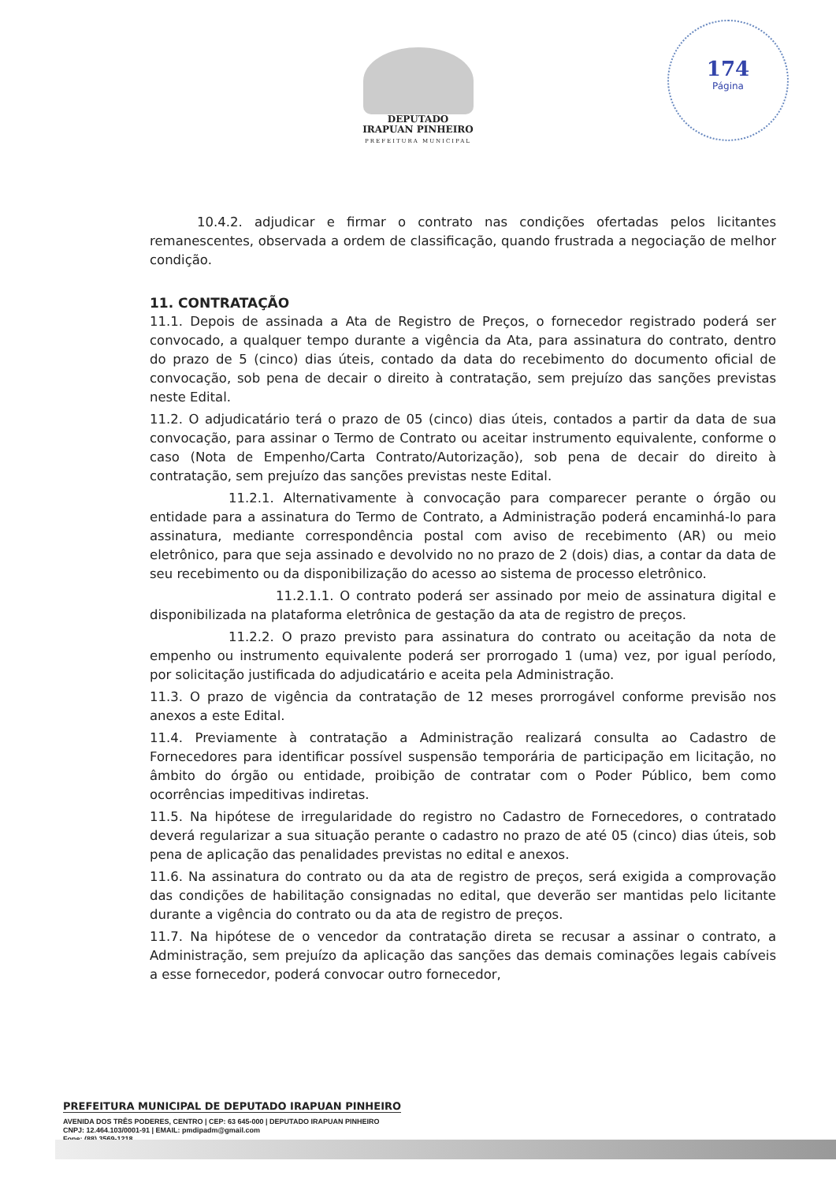174
Página
DEPUTADO
IRAPUAN PINHEIRO
PREFEITURA MUNICIPAL
10.4.2. adjudicar e firmar o contrato nas condições ofertadas pelos licitantes remanescentes, observada a ordem de classificação, quando frustrada a negociação de melhor condição.
11. CONTRATAÇÃO
11.1. Depois de assinada a Ata de Registro de Preços, o fornecedor registrado poderá ser convocado, a qualquer tempo durante a vigência da Ata, para assinatura do contrato, dentro do prazo de 5 (cinco) dias úteis, contado da data do recebimento do documento oficial de convocação, sob pena de decair o direito à contratação, sem prejuízo das sanções previstas neste Edital.
11.2. O adjudicatário terá o prazo de 05 (cinco) dias úteis, contados a partir da data de sua convocação, para assinar o Termo de Contrato ou aceitar instrumento equivalente, conforme o caso (Nota de Empenho/Carta Contrato/Autorização), sob pena de decair do direito à contratação, sem prejuízo das sanções previstas neste Edital.
11.2.1. Alternativamente à convocação para comparecer perante o órgão ou entidade para a assinatura do Termo de Contrato, a Administração poderá encaminhá-lo para assinatura, mediante correspondência postal com aviso de recebimento (AR) ou meio eletrônico, para que seja assinado e devolvido no no prazo de 2 (dois) dias, a contar da data de seu recebimento ou da disponibilização do acesso ao sistema de processo eletrônico.
11.2.1.1. O contrato poderá ser assinado por meio de assinatura digital e disponibilizada na plataforma eletrônica de gestação da ata de registro de preços.
11.2.2. O prazo previsto para assinatura do contrato ou aceitação da nota de empenho ou instrumento equivalente poderá ser prorrogado 1 (uma) vez, por igual período, por solicitação justificada do adjudicatário e aceita pela Administração.
11.3. O prazo de vigência da contratação de 12 meses prorrogável conforme previsão nos anexos a este Edital.
11.4. Previamente à contratação a Administração realizará consulta ao Cadastro de Fornecedores para identificar possível suspensão temporária de participação em licitação, no âmbito do órgão ou entidade, proibição de contratar com o Poder Público, bem como ocorrências impeditivas indiretas.
11.5. Na hipótese de irregularidade do registro no Cadastro de Fornecedores, o contratado deverá regularizar a sua situação perante o cadastro no prazo de até 05 (cinco) dias úteis, sob pena de aplicação das penalidades previstas no edital e anexos.
11.6. Na assinatura do contrato ou da ata de registro de preços, será exigida a comprovação das condições de habilitação consignadas no edital, que deverão ser mantidas pelo licitante durante a vigência do contrato ou da ata de registro de preços.
11.7. Na hipótese de o vencedor da contratação direta se recusar a assinar o contrato, a Administração, sem prejuízo da aplicação das sanções das demais cominações legais cabíveis a esse fornecedor, poderá convocar outro fornecedor,
PREFEITURA MUNICIPAL DE DEPUTADO IRAPUAN PINHEIRO
AVENIDA DOS TRÊS PODERES, CENTRO | CEP: 63 645-000 | DEPUTADO IRAPUAN PINHEIRO
CNPJ: 12.464.103/0001-91 | EMAIL: pmdipadm@gmail.com
Fone: (88) 3569-1218